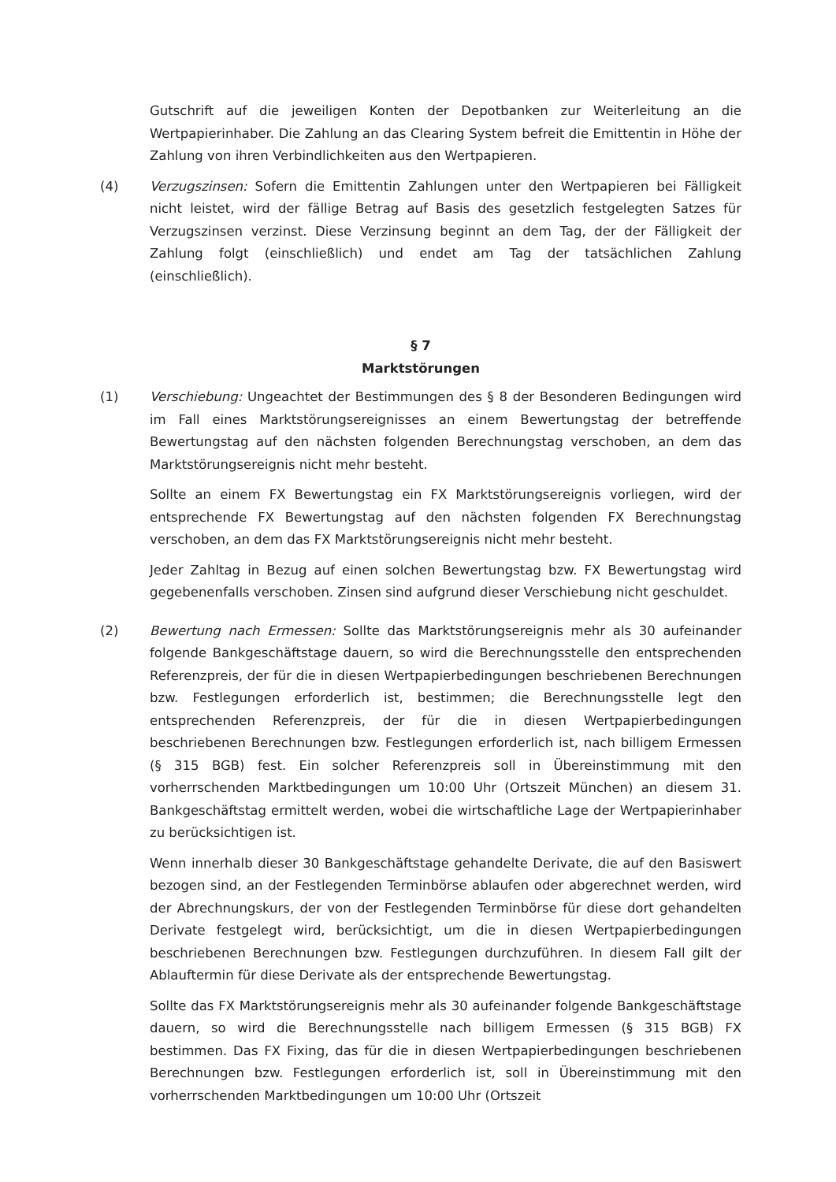Gutschrift auf die jeweiligen Konten der Depotbanken zur Weiterleitung an die Wertpapierinhaber. Die Zahlung an das Clearing System befreit die Emittentin in Höhe der Zahlung von ihren Verbindlichkeiten aus den Wertpapieren.
(4) Verzugszinsen: Sofern die Emittentin Zahlungen unter den Wertpapieren bei Fälligkeit nicht leistet, wird der fällige Betrag auf Basis des gesetzlich festgelegten Satzes für Verzugszinsen verzinst. Diese Verzinsung beginnt an dem Tag, der der Fälligkeit der Zahlung folgt (einschließlich) und endet am Tag der tatsächlichen Zahlung (einschließlich).
§ 7
Marktstörungen
(1) Verschiebung: Ungeachtet der Bestimmungen des § 8 der Besonderen Bedingungen wird im Fall eines Marktstörungsereignisses an einem Bewertungstag der betreffende Bewertungstag auf den nächsten folgenden Berechnungstag verschoben, an dem das Marktstörungsereignis nicht mehr besteht.
Sollte an einem FX Bewertungstag ein FX Marktstörungsereignis vorliegen, wird der entsprechende FX Bewertungstag auf den nächsten folgenden FX Berechnungstag verschoben, an dem das FX Marktstörungsereignis nicht mehr besteht.
Jeder Zahltag in Bezug auf einen solchen Bewertungstag bzw. FX Bewertungstag wird gegebenenfalls verschoben. Zinsen sind aufgrund dieser Verschiebung nicht geschuldet.
(2) Bewertung nach Ermessen: Sollte das Marktstörungsereignis mehr als 30 aufeinander folgende Bankgeschäftstage dauern, so wird die Berechnungsstelle den entsprechenden Referenzpreis, der für die in diesen Wertpapierbedingungen beschriebenen Berechnungen bzw. Festlegungen erforderlich ist, bestimmen; die Berechnungsstelle legt den entsprechenden Referenzpreis, der für die in diesen Wertpapierbedingungen beschriebenen Berechnungen bzw. Festlegungen erforderlich ist, nach billigem Ermessen (§ 315 BGB) fest. Ein solcher Referenzpreis soll in Übereinstimmung mit den vorherrschenden Marktbedingungen um 10:00 Uhr (Ortszeit München) an diesem 31. Bankgeschäftstag ermittelt werden, wobei die wirtschaftliche Lage der Wertpapierinhaber zu berücksichtigen ist.
Wenn innerhalb dieser 30 Bankgeschäftstage gehandelte Derivate, die auf den Basiswert bezogen sind, an der Festlegenden Terminbörse ablaufen oder abgerechnet werden, wird der Abrechnungskurs, der von der Festlegenden Terminbörse für diese dort gehandelten Derivate festgelegt wird, berücksichtigt, um die in diesen Wertpapierbedingungen beschriebenen Berechnungen bzw. Festlegungen durchzuführen. In diesem Fall gilt der Ablauftermin für diese Derivate als der entsprechende Bewertungstag.
Sollte das FX Marktstörungsereignis mehr als 30 aufeinander folgende Bankgeschäftstage dauern, so wird die Berechnungsstelle nach billigem Ermessen (§ 315 BGB) FX bestimmen. Das FX Fixing, das für die in diesen Wertpapierbedingungen beschriebenen Berechnungen bzw. Festlegungen erforderlich ist, soll in Übereinstimmung mit den vorherrschenden Marktbedingungen um 10:00 Uhr (Ortszeit